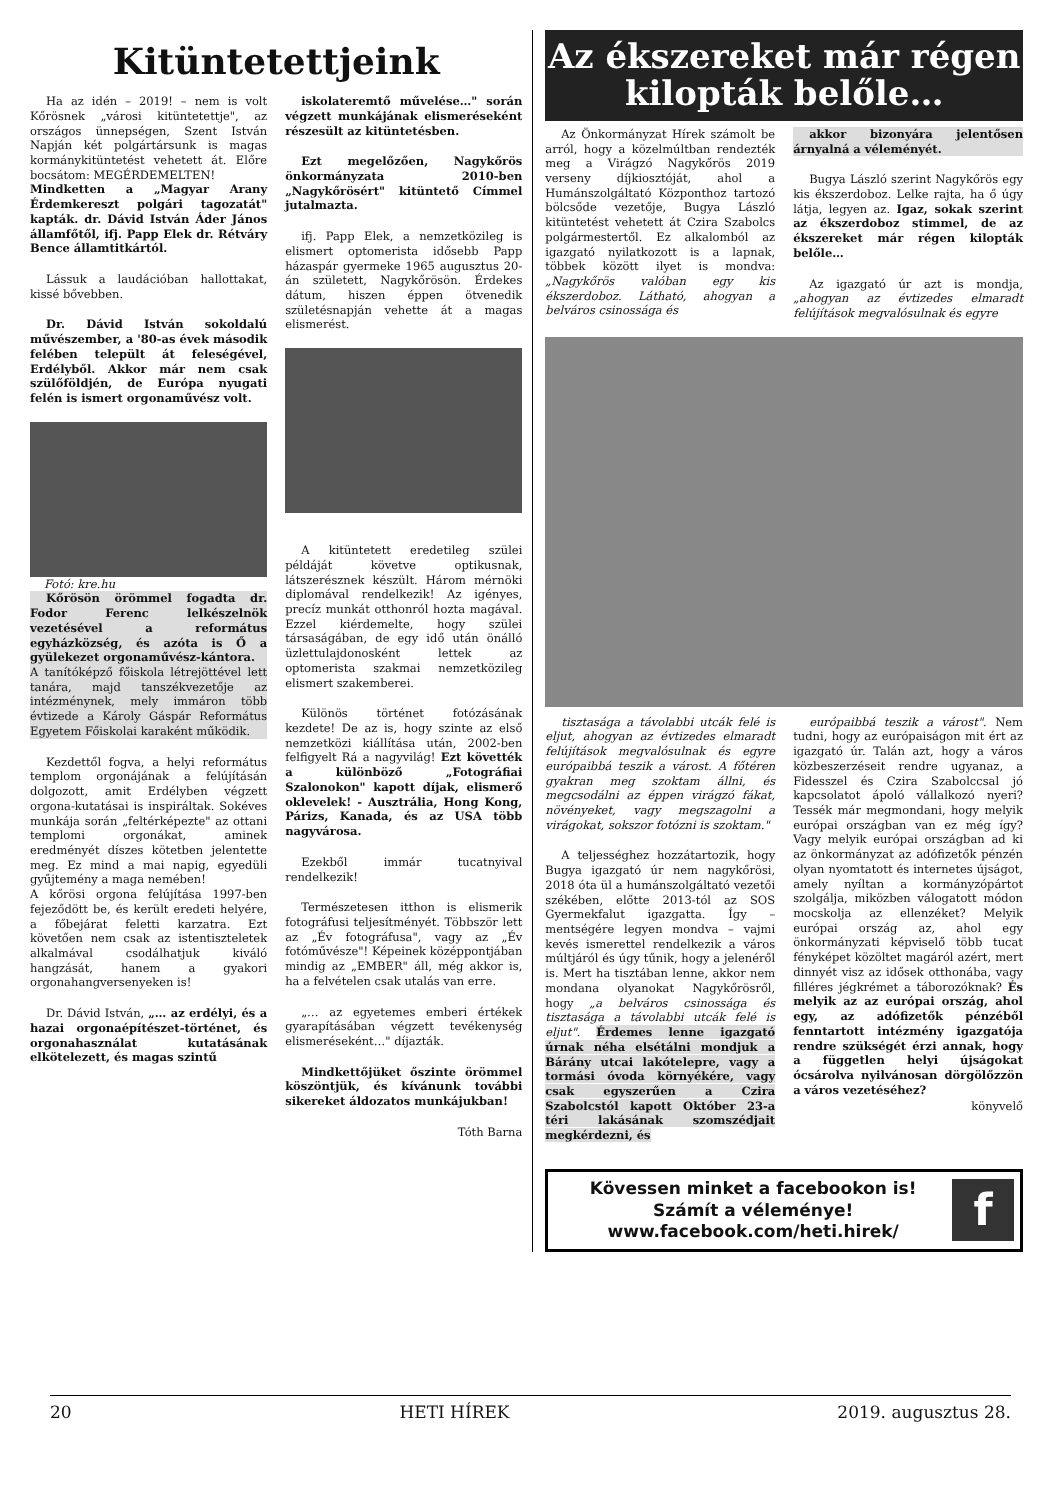Kitüntetettjeink
Ha az idén – 2019! – nem is volt Kőrösnek „városi kitüntetettje", az országos ünnepségen, Szent István Napján két polgártársunk is magas kormánykitüntetést vehetett át. Előre bocsátom: MEGÉRDEMELTEN!
Mindketten a „Magyar Arany Érdemkereszt polgári tagozatát" kapták. dr. Dávid István Áder János államfőtől, ifj. Papp Elek dr. Rétváry Bence államtitkártól.
Lássuk a laudációban hallottakat, kissé bővebben.
Dr. Dávid István sokoldalú művészember, a '80-as évek második felében települt át feleségével, Erdélyből. Akkor már nem csak szülőföldjén, de Európa nyugati felén is ismert orgonaművész volt.
Fotó: kre.hu
Kőrösön örömmel fogadta dr. Fodor Ferenc lelkészelnök vezetésével a református egyházközség, és azóta is Ő a gyülekezet orgonaművész-kántora.
A tanítóképző főiskola létrejöttével lett tanára, majd tanszékvezetője az intézménynek, mely immáron több évtizede a Károly Gáspár Református Egyetem Főiskolai karaként működik.
Kezdettől fogva, a helyi református templom orgonájának a felújításán dolgozott, amit Erdélyben végzett orgona-kutatásai is inspiráltak. Sokéves munkája során „feltérképezte" az ottani templomi orgonákat, aminek eredményét díszes kötetben jelentette meg. Ez mind a mai napig, egyedüli gyűjtemény a maga nemében!
A kőrösi orgona felújítása 1997-ben fejeződött be, és került eredeti helyére, a főbejárat feletti karzatra. Ezt követően nem csak az istentiszteletek alkalmával csodálhatjuk kiváló hangzását, hanem a gyakori orgonahangversenyeken is!
Dr. Dávid István, „… az erdélyi, és a hazai orgonaépítészet-történet, és orgonahasználat kutatásának elkötelezett, és magas szintű
iskolateremtő művelése…" során végzett munkájának elismeréseként részesült az kitüntetésben.
Ezt megelőzően, Nagykőrös önkormányzata 2010-ben „Nagykőrösért" kitüntető Címmel jutalmazta.
ifj. Papp Elek, a nemzetközileg is elismert optomerista idősebb Papp házaspár gyermeke 1965 augusztus 20-án született, Nagykőrösön. Érdekes dátum, hiszen éppen ötvenedik születésnapján vehette át a magas elismerést.
A kitüntetett eredetileg szülei példáját követve optikusnak, látszerésznek készült. Három mérnöki diplomával rendelkezik! Az igényes, precíz munkát otthonról hozta magával. Ezzel kiérdemelte, hogy szülei társaságában, de egy idő után önálló üzlettulajdonosként lettek az optomerista szakmai nemzetközileg elismert szakemberei.
Különös történet fotózásának kezdete! De az is, hogy szinte az első nemzetközi kiállítása után, 2002-ben felfigyelt Rá a nagyvilág! Ezt követték a különböző „Fotográfiai Szalonokon" kapott díjak, elismerő oklevelek! - Ausztrália, Hong Kong, Párizs, Kanada, és az USA több nagyvárosa.
Ezekből immár tucatnyival rendelkezik!
Természetesen itthon is elismerik fotográfusi teljesítményét. Többször lett az „Év fotográfusa", vagy az „Év fotóművésze"! Képeinek középpontjában mindig az „EMBER" áll, még akkor is, ha a felvételen csak utalás van erre.
„… az egyetemes emberi értékek gyarapításában végzett tevékenység elismeréseként…" díjazták.
Mindkettőjüket őszinte örömmel köszöntjük, és kívánunk további sikereket áldozatos munkájukban!
Tóth Barna
Az ékszereket már régen
kilopták belőle…
Az Önkormányzat Hírek számolt be arról, hogy a közelmúltban rendezték meg a Virágzó Nagykőrös 2019 verseny díjkiosztóját, ahol a Humánszolgáltató Központhoz tartozó bölcsőde vezetője, Bugya László kitüntetést vehetett át Czira Szabolcs polgármestertől. Ez alkalomból az igazgató nyilatkozott is a lapnak, többek között ilyet is mondva: „Nagykőrös valóban egy kis ékszerdoboz. Látható, ahogyan a belváros csinossága és
akkor bizonyára jelentősen árnyalná a véleményét.
Bugya László szerint Nagykőrös egy kis ékszerdoboz. Lelke rajta, ha ő úgy látja, legyen az. Igaz, sokak szerint az ékszerdoboz stimmel, de az ékszereket már régen kilopták belőle…
Az igazgató úr azt is mondja, „ahogyan az évtizedes elmaradt felújítások megvalósulnak és egyre
tisztasága a távolabbi utcák felé is eljut, ahogyan az évtizedes elmaradt felújítások megvalósulnak és egyre európaibbá teszik a várost. A főtéren gyakran meg szoktam állni, és megcsodálni az éppen virágzó fákat, növényeket, vagy megszagolni a virágokat, sokszor fotózni is szoktam."
A teljességhez hozzátartozik, hogy Bugya igazgató úr nem nagykőrösi, 2018 óta ül a humánszolgáltató vezetői székében, előtte 2013-tól az SOS Gyermekfalut igazgatta. Így – mentségére legyen mondva – vajmi kevés ismerettel rendelkezik a város múltjáról és úgy tűnik, hogy a jelenéről is. Mert ha tisztában lenne, akkor nem mondana olyanokat Nagykőrösről, hogy „a belváros csinossága és tisztasága a távolabbi utcák felé is eljut". Érdemes lenne igazgató úrnak néha elsétálni mondjuk a Bárány utcai lakótelepre, vagy a tormási óvoda környékére, vagy csak egyszerűen a Czira Szabolcstól kapott Október 23-a téri lakásának szomszédjait megkérdezni, és
európaibbá teszik a várost". Nem tudni, hogy az európaiságon mit ért az igazgató úr. Talán azt, hogy a város közbeszerzéseit rendre ugyanaz, a Fidesszel és Czira Szabolccsal jó kapcsolatot ápoló vállalkozó nyeri? Tessék már megmondani, hogy melyik európai országban van ez még így? Vagy melyik európai országban ad ki az önkormányzat az adófizetők pénzén olyan nyomtatott és internetes újságot, amely nyíltan a kormányzópártot szolgálja, miközben válogatott módon mocskolja az ellenzéket? Melyik európai ország az, ahol egy önkormányzati képviselő több tucat fényképet közöltet magáról azért, mert dinnyét visz az idősek otthonába, vagy filléres jégkrémet a táborozóknak? És melyik az az európai ország, ahol egy, az adófizetők pénzéből fenntartott intézmény igazgatója rendre szükségét érzi annak, hogy a független helyi újságokat ócsárolva nyilvánosan dörgölőzzön a város vezetéséhez?
könyvelő
Kövessen minket a facebookon is!
Számít a véleménye!
www.facebook.com/heti.hirek/
f
20 HETI HÍREK 2019. augusztus 28.